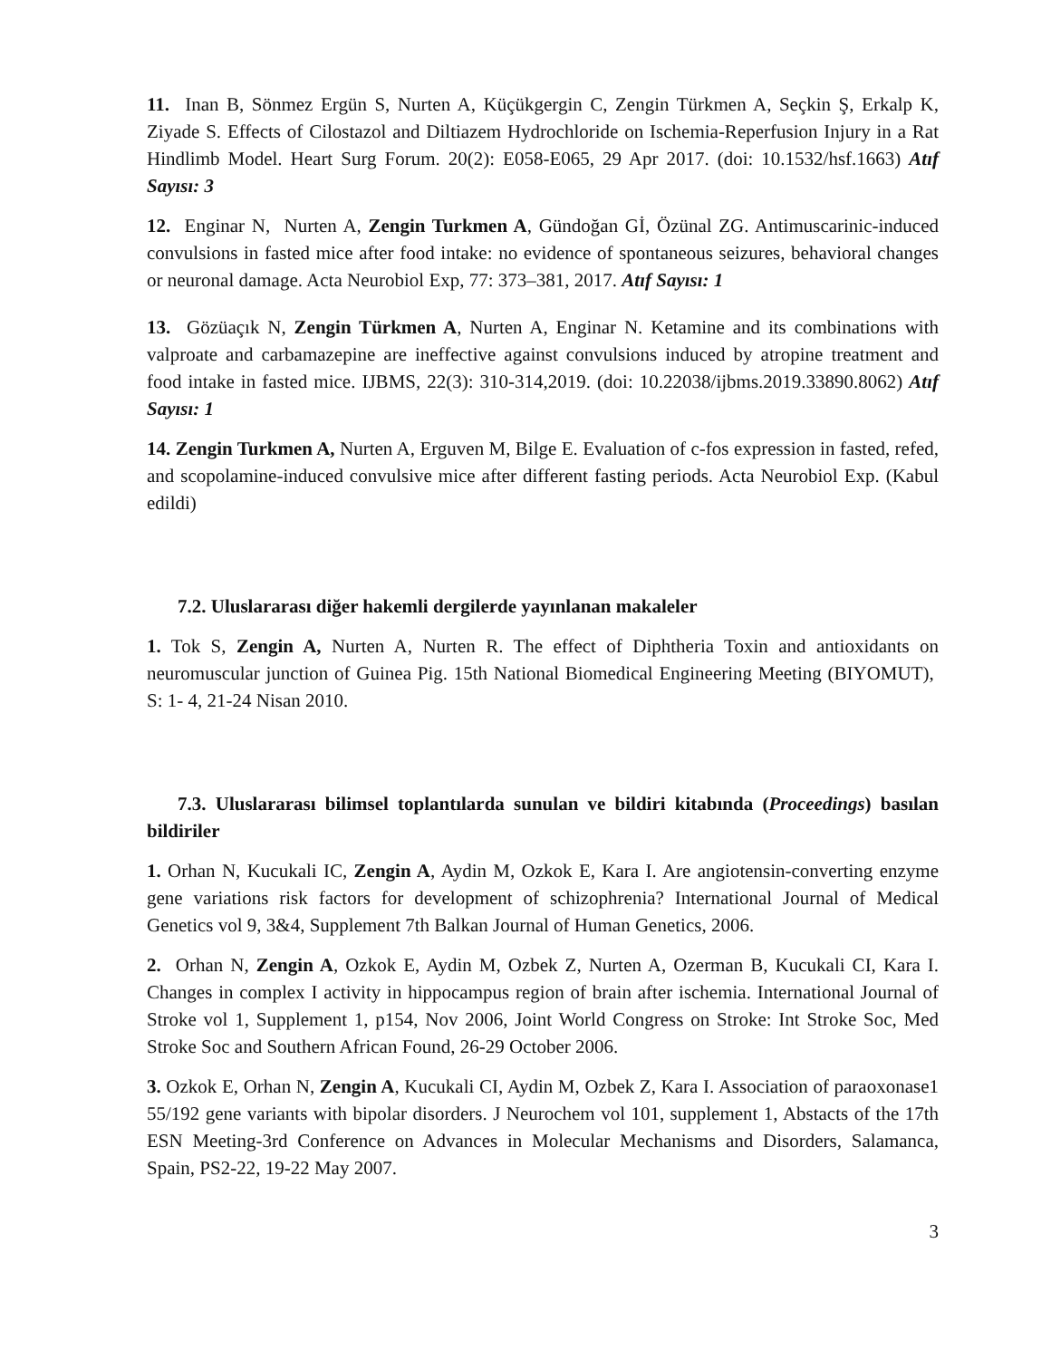11. Inan B, Sönmez Ergün S, Nurten A, Küçükgergin C, Zengin Türkmen A, Seçkin Ş, Erkalp K, Ziyade S. Effects of Cilostazol and Diltiazem Hydrochloride on Ischemia-Reperfusion Injury in a Rat Hindlimb Model. Heart Surg Forum. 20(2): E058-E065, 29 Apr 2017. (doi: 10.1532/hsf.1663) Atıf Sayısı: 3
12. Enginar N, Nurten A, Zengin Turkmen A, Gündoğan Gİ, Özünal ZG. Antimuscarinic-induced convulsions in fasted mice after food intake: no evidence of spontaneous seizures, behavioral changes or neuronal damage. Acta Neurobiol Exp, 77: 373–381, 2017. Atıf Sayısı: 1
13. Gözüaçık N, Zengin Türkmen A, Nurten A, Enginar N. Ketamine and its combinations with valproate and carbamazepine are ineffective against convulsions induced by atropine treatment and food intake in fasted mice. IJBMS, 22(3): 310-314,2019. (doi: 10.22038/ijbms.2019.33890.8062) Atıf Sayısı: 1
14. Zengin Turkmen A, Nurten A, Erguven M, Bilge E. Evaluation of c-fos expression in fasted, refed, and scopolamine-induced convulsive mice after different fasting periods. Acta Neurobiol Exp. (Kabul edildi)
7.2. Uluslararası diğer hakemli dergilerde yayınlanan makaleler
1. Tok S, Zengin A, Nurten A, Nurten R. The effect of Diphtheria Toxin and antioxidants on neuromuscular junction of Guinea Pig. 15th National Biomedical Engineering Meeting (BIYOMUT), S: 1- 4, 21-24 Nisan 2010.
7.3. Uluslararası bilimsel toplantılarda sunulan ve bildiri kitabında (Proceedings) basılan bildiriler
1. Orhan N, Kucukali IC, Zengin A, Aydin M, Ozkok E, Kara I. Are angiotensin-converting enzyme gene variations risk factors for development of schizophrenia? International Journal of Medical Genetics vol 9, 3&4, Supplement 7th Balkan Journal of Human Genetics, 2006.
2. Orhan N, Zengin A, Ozkok E, Aydin M, Ozbek Z, Nurten A, Ozerman B, Kucukali CI, Kara I. Changes in complex I activity in hippocampus region of brain after ischemia. International Journal of Stroke vol 1, Supplement 1, p154, Nov 2006, Joint World Congress on Stroke: Int Stroke Soc, Med Stroke Soc and Southern African Found, 26-29 October 2006.
3. Ozkok E, Orhan N, Zengin A, Kucukali CI, Aydin M, Ozbek Z, Kara I. Association of paraoxonase1 55/192 gene variants with bipolar disorders. J Neurochem vol 101, supplement 1, Abstacts of the 17th ESN Meeting-3rd Conference on Advances in Molecular Mechanisms and Disorders, Salamanca, Spain, PS2-22, 19-22 May 2007.
3